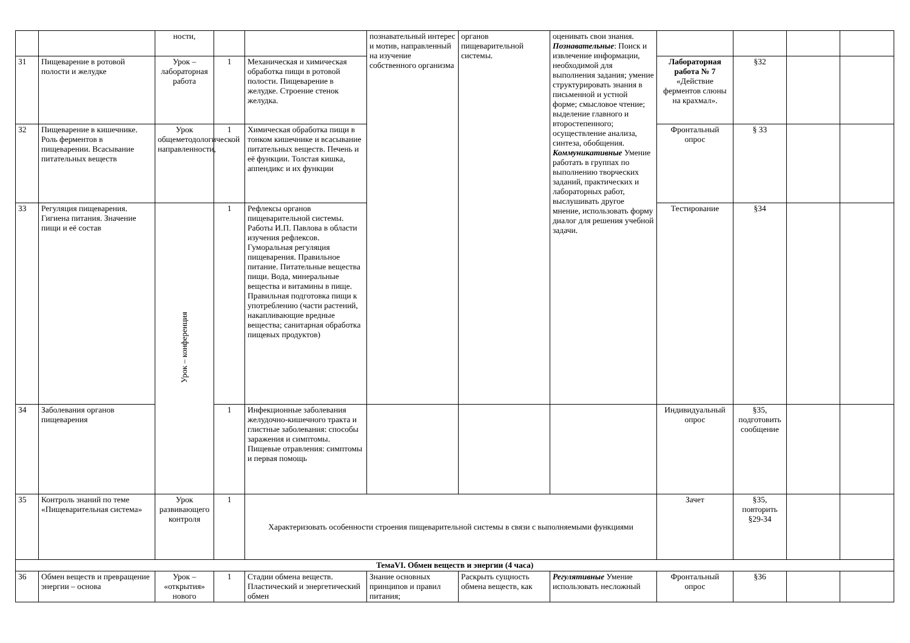| | | ности, | | | познавательный интерес и мотив, направленный на изучение собственного организма | органов пищеварительной системы. | оценивать свои знания. Познавательные : Поиск и извлечение информации, необходимой для выполнения задания; умение структурировать знания в письменной и устной форме; смысловое чтение; выделение главного и второстепенного; осуществление анализа, синтеза, обобщения. Коммуникативные Умение работать в группах по выполнению творческих заданий, практических и лабораторных работ, выслушивать другое мнение, использовать форму диалог для решения учебной задачи. | | | | |
| 31 | Пищеварение в ротовой полости и желудке | Урок – лабораторная работа | 1 | Механическая и химическая обработка пищи в ротовой полости. Пищеварение в желудке. Строение стенок желудка. | | | | Лабораторная работа № 7 «Действие ферментов слюны на крахмал». | §32 | | |
| 32 | Пищеварение в кишечнике. Роль ферментов в пищеварении. Всасывание питательных веществ | Урок общеметодологической направленности, | 1 | Химическая обработка пищи в тонком кишечнике и всасывание питательных веществ. Печень и её функции. Толстая кишка, аппендикс и их функции | | | | Фронтальный опрос | § 33 | | |
| 33 | Регуляция пищеварения. Гигиена питания. Значение пищи и её состав | Урок – конференция | 1 | Рефлексы органов пищеварительной системы. Работы И.П. Павлова в области изучения рефлексов. Гуморальная регуляция пищеварения. Правильное питание. Питательные вещества пищи. Вода, минеральные вещества и витамины в пище. Правильная подготовка пищи к употреблению (части растений, накапливающие вредные вещества; санитарная обработка пищевых продуктов) | | | | Тестирование | §34 | | |
| 34 | Заболевания органов пищеварения | | 1 | Инфекционные заболевания желудочно-кишечного тракта и глистные заболевания: способы заражения и симптомы. Пищевые отравления: симптомы и первая помощь | | | | Индивидуальный опрос | §35, подготовить сообщение | | |
| 35 | Контроль знаний по теме «Пищеварительная система» | Урок развивающего контроля | 1 | Характеризовать особенности строения пищеварительной системы в связи с выполняемыми функциями | | | | Зачет | §35, повторить §29-34 | | |
| ТемаVI. Обмен веществ и энергии (4 часа) | | | | | | | | | | | |
| 36 | Обмен веществ и превращение энергии – основа | Урок – «открытия» нового | 1 | Стадии обмена веществ. Пластический и энергетический обмен | Знание основных принципов и правил питания; | Раскрыть сущность обмена веществ, как | Регулятивные Умение использовать несложный | Фронтальный опрос | §36 | | |